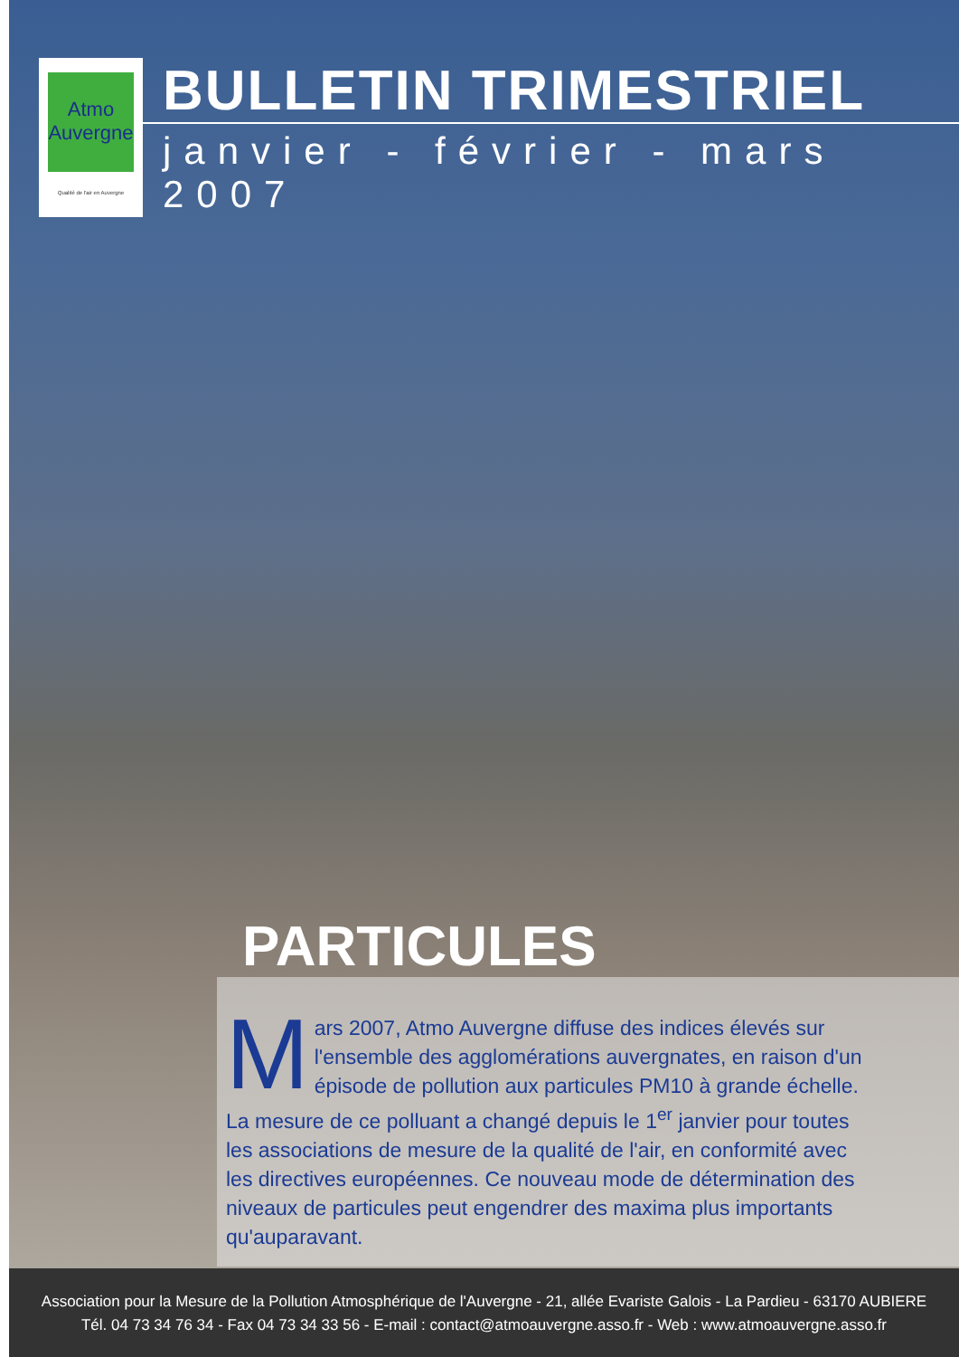Atmo
Auvergne
Qualité de l'air en Auvergne
BULLETIN TRIMESTRIEL
janvier - février - mars 2007
PARTICULES
Mars 2007, Atmo Auvergne diffuse des indices élevés sur l'ensemble des agglomérations auvergnates, en raison d'un épisode de pollution aux particules PM10 à grande échelle. La mesure de ce polluant a changé depuis le 1<sup>er</sup> janvier pour toutes les associations de mesure de la qualité de l'air, en conformité avec les directives européennes. Ce nouveau mode de détermination des niveaux de particules peut engendrer des maxima plus importants qu'auparavant.
Association pour la Mesure de la Pollution Atmosphérique de l'Auvergne - 21, allée Evariste Galois - La Pardieu - 63170 AUBIERE
Tél. 04 73 34 76 34 - Fax 04 73 34 33 56 - E-mail : contact@atmoauvergne.asso.fr - Web : www.atmoauvergne.asso.fr